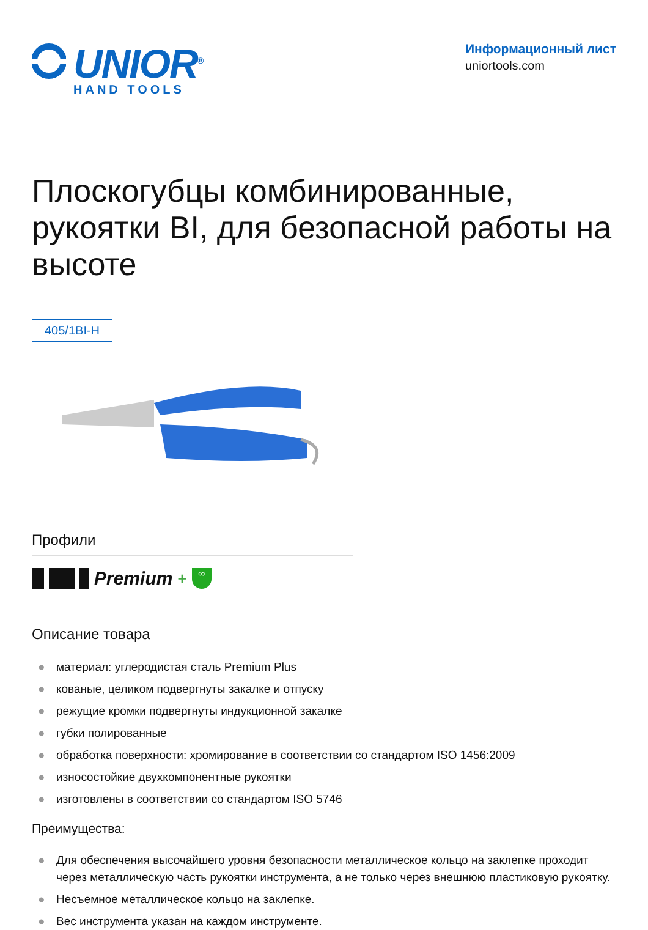UNIOR<sup>®</sup>
HAND TOOLS
Информационный лист
uniortools.com
Плоскогубцы комбинированные, рукоятки BI, для безопасной работы на высоте
405/1BI-H
Профили
Premium +
∞
Описание товара
● материал: углеродистая сталь Premium Plus
● кованые, целиком подвергнуты закалке и отпуску
● режущие кромки подвергнуты индукционной закалке
● губки полированные
● обработка поверхности: хромирование в соответствии со стандартом ISO 1456:2009
● износостойкие двухкомпонентные рукоятки
● изготовлены в соответствии со стандартом ISO 5746
Преимущества:
● Для обеспечения высочайшего уровня безопасности металлическое кольцо на заклепке проходит через металлическую часть рукоятки инструмента, а не только через внешнюю пластиковую рукоятку.
● Несъемное металлическое кольцо на заклепке.
● Вес инструмента указан на каждом инструменте.